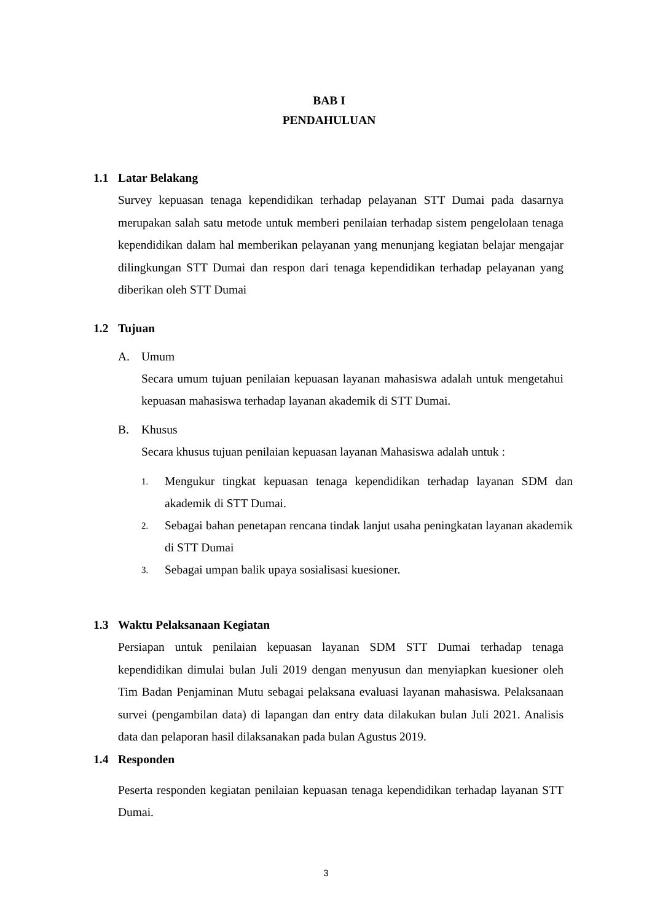BAB I
PENDAHULUAN
1.1 Latar Belakang
Survey kepuasan tenaga kependidikan terhadap pelayanan STT Dumai pada dasarnya merupakan salah satu metode untuk memberi penilaian terhadap sistem pengelolaan tenaga kependidikan dalam hal memberikan pelayanan yang menunjang kegiatan belajar mengajar dilingkungan STT Dumai dan respon dari tenaga kependidikan terhadap pelayanan yang diberikan oleh STT Dumai
1.2 Tujuan
A. Umum
Secara umum tujuan penilaian kepuasan layanan mahasiswa adalah untuk mengetahui kepuasan mahasiswa terhadap layanan akademik di STT Dumai.
B. Khusus
Secara khusus tujuan penilaian kepuasan layanan Mahasiswa adalah untuk :
1. Mengukur tingkat kepuasan tenaga kependidikan terhadap layanan SDM dan akademik di STT Dumai.
2. Sebagai bahan penetapan rencana tindak lanjut usaha peningkatan layanan akademik di STT Dumai
3. Sebagai umpan balik upaya sosialisasi kuesioner.
1.3 Waktu Pelaksanaan Kegiatan
Persiapan untuk penilaian kepuasan layanan SDM STT Dumai terhadap tenaga kependidikan dimulai bulan Juli 2019 dengan menyusun dan menyiapkan kuesioner oleh Tim Badan Penjaminan Mutu sebagai pelaksana evaluasi layanan mahasiswa. Pelaksanaan survei (pengambilan data) di lapangan dan entry data dilakukan bulan Juli 2021. Analisis data dan pelaporan hasil dilaksanakan pada bulan Agustus 2019.
1.4 Responden
Peserta responden kegiatan penilaian kepuasan tenaga kependidikan terhadap layanan STT Dumai.
3